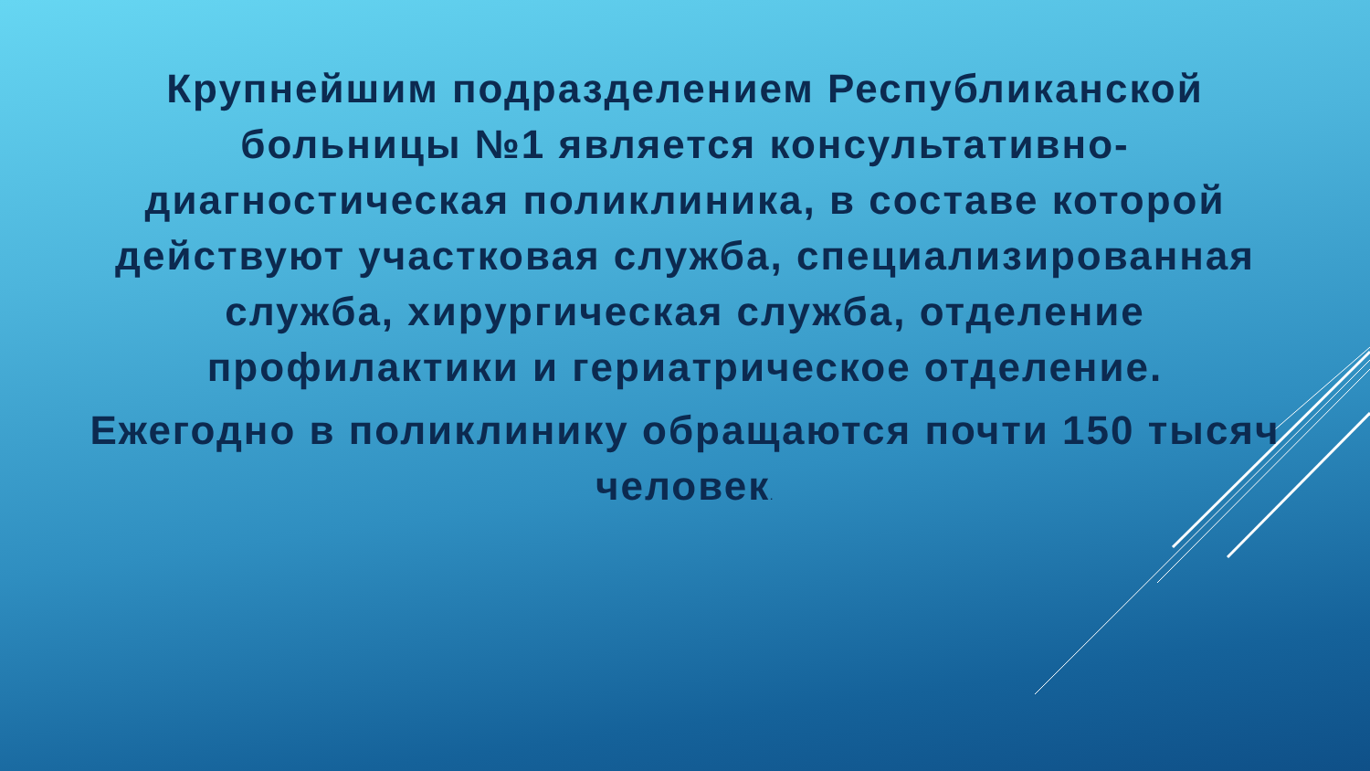Крупнейшим подразделением Республиканской больницы №1 является консультативно-диагностическая поликлиника, в составе которой действуют участковая служба, специализированная служба, хирургическая служба, отделение профилактики и гериатрическое отделение.
Ежегодно в поликлинику обращаются почти 150 тысяч человек.